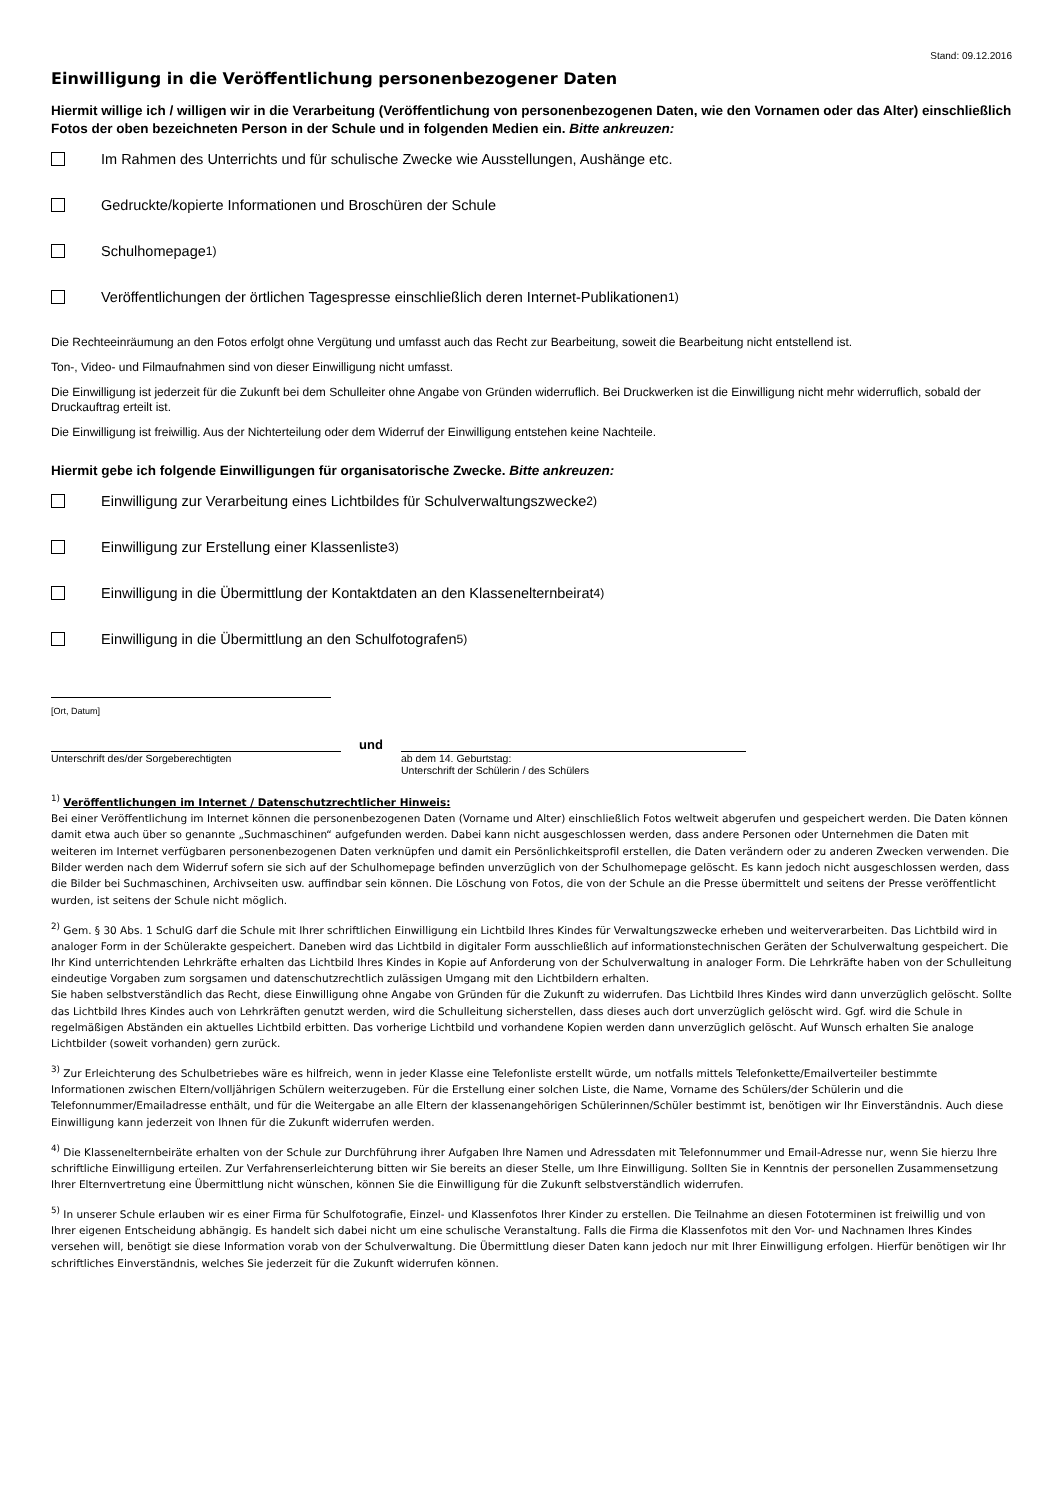Stand: 09.12.2016
Einwilligung in die Veröffentlichung personenbezogener Daten
Hiermit willige ich / willigen wir in die Verarbeitung (Veröffentlichung von personenbezogenen Daten, wie den Vornamen oder das Alter) einschließlich Fotos der oben bezeichneten Person in der Schule und in folgenden Medien ein. Bitte ankreuzen:
Im Rahmen des Unterrichts und für schulische Zwecke wie Ausstellungen, Aushänge etc.
Gedruckte/kopierte Informationen und Broschüren der Schule
Schulhomepage<sup>1)</sup>
Veröffentlichungen der örtlichen Tagespresse einschließlich deren Internet-Publikationen<sup>1)</sup>
Die Rechteeinräumung an den Fotos erfolgt ohne Vergütung und umfasst auch das Recht zur Bearbeitung, soweit die Bearbeitung nicht entstellend ist.
Ton-, Video- und Filmaufnahmen sind von dieser Einwilligung nicht umfasst.
Die Einwilligung ist jederzeit für die Zukunft bei dem Schulleiter ohne Angabe von Gründen widerruflich. Bei Druckwerken ist die Einwilligung nicht mehr widerruflich, sobald der Druckauftrag erteilt ist.
Die Einwilligung ist freiwillig. Aus der Nichterteilung oder dem Widerruf der Einwilligung entstehen keine Nachteile.
Hiermit gebe ich folgende Einwilligungen für organisatorische Zwecke. Bitte ankreuzen:
Einwilligung zur Verarbeitung eines Lichtbildes für Schulverwaltungszwecke <sup>2)</sup>
Einwilligung zur Erstellung einer Klassenliste <sup>3)</sup>
Einwilligung in die Übermittlung der Kontaktdaten an den Klassenelternbeirat <sup>4)</sup>
Einwilligung in die Übermittlung an den Schulfotografen <sup>5)</sup>
[Ort, Datum]
Unterschrift des/der Sorgeberechtigten
und
ab dem 14. Geburtstag:
Unterschrift der Schülerin / des Schülers
<sup>1)</sup> Veröffentlichungen im Internet / Datenschutzrechtlicher Hinweis:
Bei einer Veröffentlichung im Internet können die personenbezogenen Daten (Vorname und Alter) einschließlich Fotos weltweit abgerufen und gespeichert werden. Die Daten können damit etwa auch über so genannte „Suchmaschinen“ aufgefunden werden. Dabei kann nicht ausgeschlossen werden, dass andere Personen oder Unternehmen die Daten mit weiteren im Internet verfügbaren personenbezogenen Daten verknüpfen und damit ein Persönlichkeitsprofil erstellen, die Daten verändern oder zu anderen Zwecken verwenden. Die Bilder werden nach dem Widerruf sofern sie sich auf der Schulhomepage befinden unverzüglich von der Schulhomepage gelöscht. Es kann jedoch nicht ausgeschlossen werden, dass die Bilder bei Suchmaschinen, Archivseiten usw. auffindbar sein können. Die Löschung von Fotos, die von der Schule an die Presse übermittelt und seitens der Presse veröffentlicht wurden, ist seitens der Schule nicht möglich.
<sup>2)</sup> Gem. § 30 Abs. 1 SchulG darf die Schule mit Ihrer schriftlichen Einwilligung ein Lichtbild Ihres Kindes für Verwaltungszwecke erheben und weiterverarbeiten. Das Lichtbild wird in analoger Form in der Schülerakte gespeichert. Daneben wird das Lichtbild in digitaler Form ausschließlich auf informationstechnischen Geräten der Schulverwaltung gespeichert. Die Ihr Kind unterrichtenden Lehrkräfte erhalten das Lichtbild Ihres Kindes in Kopie auf Anforderung von der Schulverwaltung in analoger Form. Die Lehrkräfte haben von der Schulleitung eindeutige Vorgaben zum sorgsamen und datenschutzrechtlich zulässigen Umgang mit den Lichtbildern erhalten.
Sie haben selbstverständlich das Recht, diese Einwilligung ohne Angabe von Gründen für die Zukunft zu widerrufen. Das Lichtbild Ihres Kindes wird dann unverzüglich gelöscht. Sollte das Lichtbild Ihres Kindes auch von Lehrkräften genutzt werden, wird die Schulleitung sicherstellen, dass dieses auch dort unverzüglich gelöscht wird. Ggf. wird die Schule in regelmäßigen Abständen ein aktuelles Lichtbild erbitten. Das vorherige Lichtbild und vorhandene Kopien werden dann unverzüglich gelöscht. Auf Wunsch erhalten Sie analoge Lichtbilder (soweit vorhanden) gern zurück.
<sup>3)</sup> Zur Erleichterung des Schulbetriebes wäre es hilfreich, wenn in jeder Klasse eine Telefonliste erstellt würde, um notfalls mittels Telefonkette/Emailverteiler bestimmte Informationen zwischen Eltern/volljährigen Schülern weiterzugeben. Für die Erstellung einer solchen Liste, die Name, Vorname des Schülers/der Schülerin und die Telefonnummer/Emailadresse enthält, und für die Weitergabe an alle Eltern der klassenangehörigen Schülerinnen/Schüler bestimmt ist, benötigen wir Ihr Einverständnis. Auch diese Einwilligung kann jederzeit von Ihnen für die Zukunft widerrufen werden.
<sup>4)</sup> Die Klassenelternbeiräte erhalten von der Schule zur Durchführung ihrer Aufgaben Ihre Namen und Adressdaten mit Telefonnummer und Email-Adresse nur, wenn Sie hierzu Ihre schriftliche Einwilligung erteilen. Zur Verfahrenserleichterung bitten wir Sie bereits an dieser Stelle, um Ihre Einwilligung. Sollten Sie in Kenntnis der personellen Zusammensetzung Ihrer Elternvertretung eine Übermittlung nicht wünschen, können Sie die Einwilligung für die Zukunft selbstverständlich widerrufen.
<sup>5)</sup> In unserer Schule erlauben wir es einer Firma für Schulfotografie, Einzel- und Klassenfotos Ihrer Kinder zu erstellen. Die Teilnahme an diesen Fototerminen ist freiwillig und von Ihrer eigenen Entscheidung abhängig. Es handelt sich dabei nicht um eine schulische Veranstaltung. Falls die Firma die Klassenfotos mit den Vor- und Nachnamen Ihres Kindes versehen will, benötigt sie diese Information vorab von der Schulverwaltung. Die Übermittlung dieser Daten kann jedoch nur mit Ihrer Einwilligung erfolgen. Hierfür benötigen wir Ihr schriftliches Einverständnis, welches Sie jederzeit für die Zukunft widerrufen können.